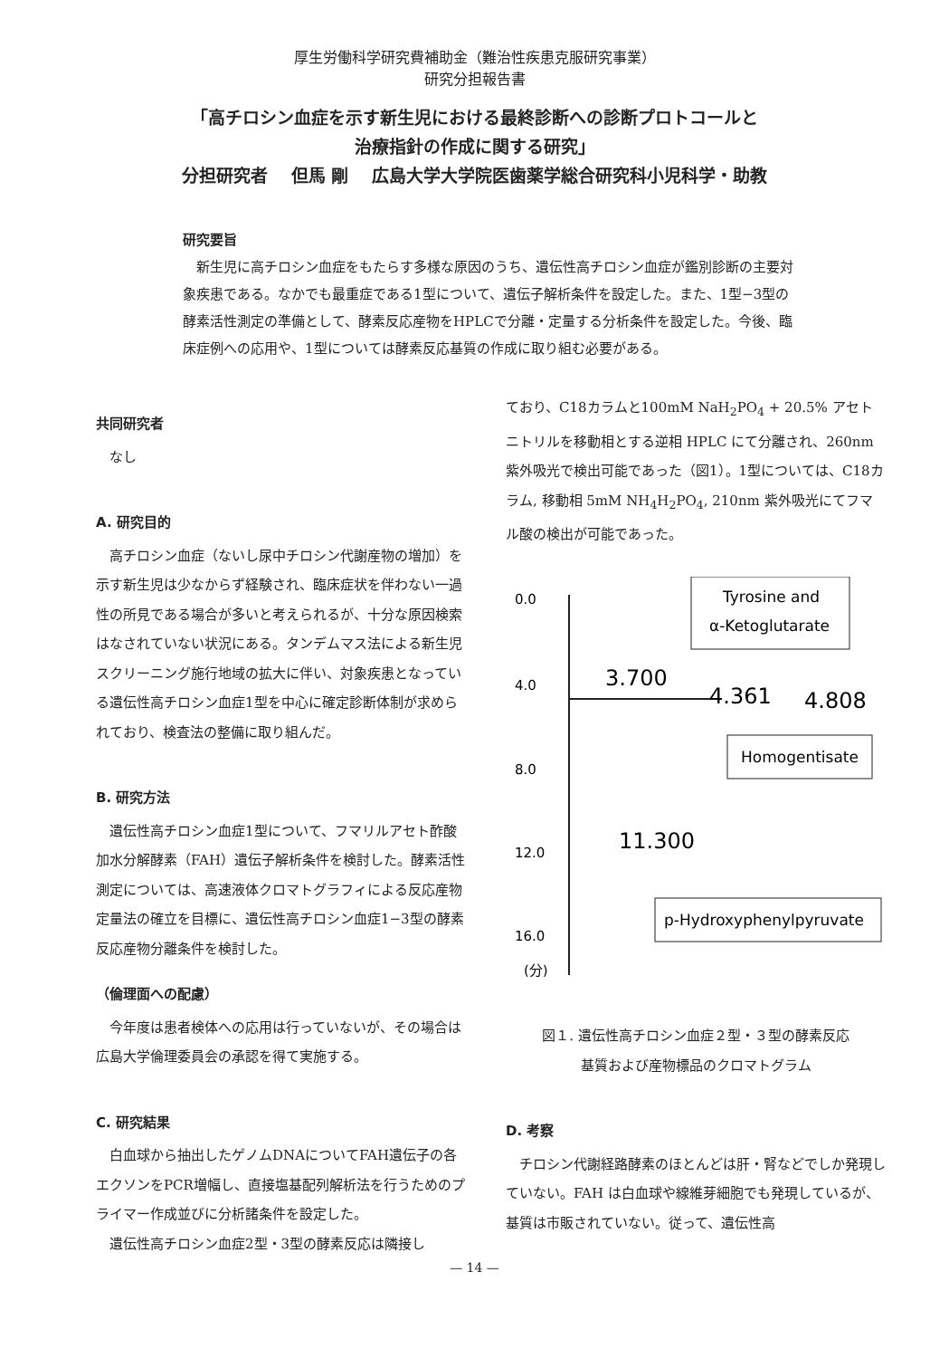厚生労働科学研究費補助金（難治性疾患克服研究事業）
研究分担報告書
「高チロシン血症を示す新生児における最終診断への診断プロトコールと
治療指針の作成に関する研究」
分担研究者　 但馬 剛　 広島大学大学院医歯薬学総合研究科小児科学・助教
研究要旨
新生児に高チロシン血症をもたらす多様な原因のうち、遺伝性高チロシン血症が鑑別診断の主要対象疾患である。なかでも最重症である1型について、遺伝子解析条件を設定した。また、1型−3型の酵素活性測定の準備として、酵素反応産物をHPLCで分離・定量する分析条件を設定した。今後、臨床症例への応用や、1型については酵素反応基質の作成に取り組む必要がある。
共同研究者
なし
A. 研究目的
高チロシン血症（ないし尿中チロシン代謝産物の増加）を示す新生児は少なからず経験され、臨床症状を伴わない一過性の所見である場合が多いと考えられるが、十分な原因検索はなされていない状況にある。タンデムマス法による新生児スクリーニング施行地域の拡大に伴い、対象疾患となっている遺伝性高チロシン血症1型を中心に確定診断体制が求められており、検査法の整備に取り組んだ。
B. 研究方法
遺伝性高チロシン血症1型について、フマリルアセト酢酸加水分解酵素（FAH）遺伝子解析条件を検討した。酵素活性測定については、高速液体クロマトグラフィによる反応産物定量法の確立を目標に、遺伝性高チロシン血症1−3型の酵素反応産物分離条件を検討した。
（倫理面への配慮）
今年度は患者検体への応用は行っていないが、その場合は広島大学倫理委員会の承認を得て実施する。
C. 研究結果
白血球から抽出したゲノムDNAについてFAH遺伝子の各エクソンをPCR増幅し、直接塩基配列解析法を行うためのプライマー作成並びに分析諸条件を設定した。
遺伝性高チロシン血症2型・3型の酵素反応は隣接し
ており、C18カラムと100mM NaH<sub>2</sub>PO<sub>4</sub> + 20.5% アセトニトリルを移動相とする逆相 HPLC にて分離され、260nm 紫外吸光で検出可能であった（図1）。1型については、C18カラム, 移動相 5mM NH<sub>4</sub>H<sub>2</sub>PO<sub>4</sub>, 210nm 紫外吸光にてフマル酸の検出が可能であった。
0.0
4.0
8.0
12.0
16.0
(分)
3.700
4.361
4.808
11.300
Tyrosine and
α-Ketoglutarate
Homogentisate
p-Hydroxyphenylpyruvate
図１. 遺伝性高チロシン血症２型・３型の酵素反応
基質および産物標品のクロマトグラム
D. 考察
チロシン代謝経路酵素のほとんどは肝・腎などでしか発現していない。FAH は白血球や線維芽細胞でも発現しているが、基質は市販されていない。従って、遺伝性高
— 14 —